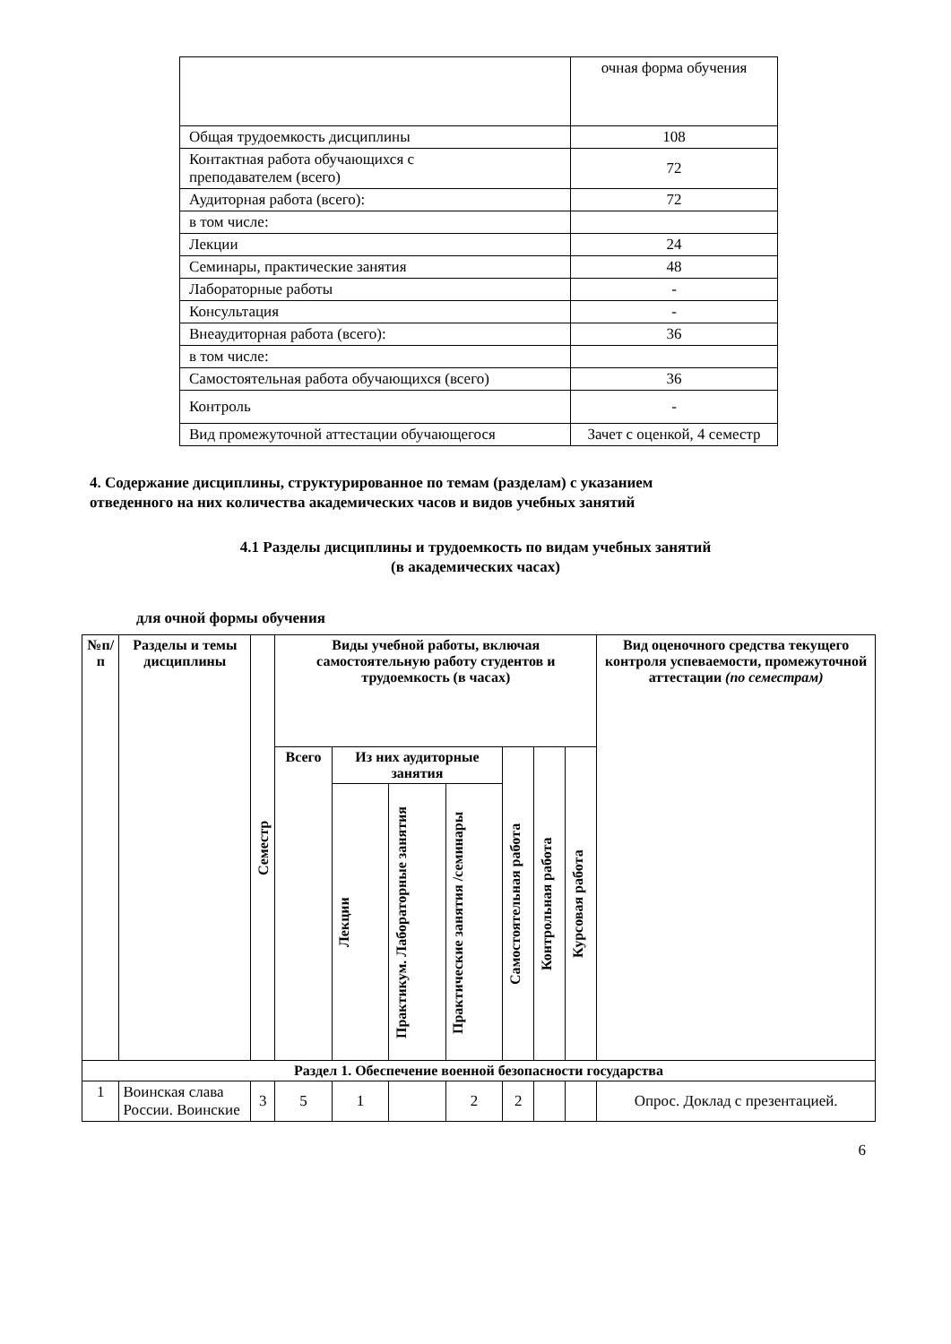| | очная форма обучения |
| Общая трудоемкость дисциплины | 108 |
| Контактная работа обучающихся с преподавателем (всего) | 72 |
| Аудиторная работа (всего): | 72 |
| в том числе: | |
| Лекции | 24 |
| Семинары, практические занятия | 48 |
| Лабораторные работы | - |
| Консультация | - |
| Внеаудиторная работа (всего): | 36 |
| в том числе: | |
| Самостоятельная работа обучающихся (всего) | 36 |
| Контроль | - |
| Вид промежуточной аттестации обучающегося | Зачет с оценкой, 4 семестр |
4. Содержание дисциплины, структурированное по темам (разделам) с указанием
отведенного на них количества академических часов и видов учебных занятий
4.1 Разделы дисциплины и трудоемкость по видам учебных занятий
(в академических часах)
для очной формы обучения
| №п/п | Разделы и темы дисциплины | Семестр | Виды учебной работы, включая самостоятельную работу студентов и трудоемкость (в часах) | | | | | | | Вид оценочного средства текущего контроля успеваемости, промежуточной аттестации (по семестрам) |
| --- | --- | --- | --- | --- | --- | --- | --- | --- | --- | --- |
| | | | Всего | Из них аудиторные занятия | | | Самостоятельная работа | Контрольная работа | Курсовая работа | |
| | | | | Лекции | Практикум. Лабораторные занятия | Практические занятия /семинары | | | | |
| Раздел 1. Обеспечение военной безопасности государства | | | | | | | | | | |
| 1 | Воинская слава России. Воинские | 3 | 5 | 1 | | 2 | 2 | | | Опрос. Доклад с презентацией. |
6